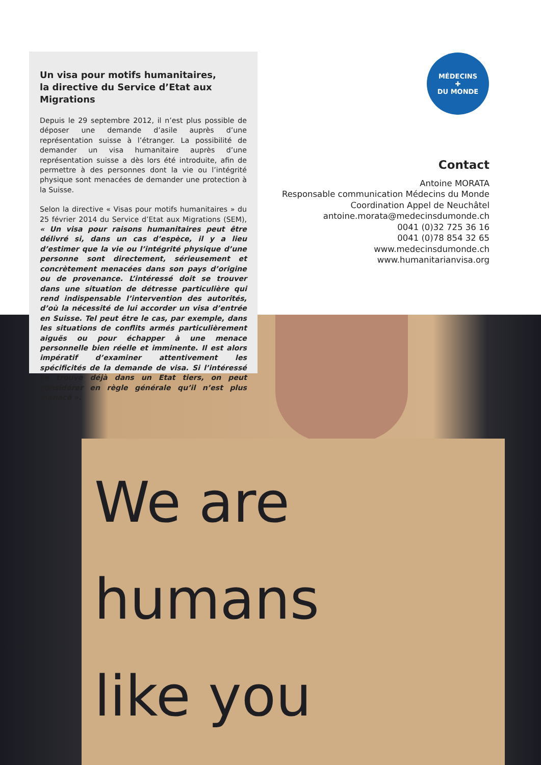We are
humans
like you
Un visa pour motifs humanitaires,
la directive du Service d’Etat aux Migrations
Depuis le 29 septembre 2012, il n’est plus possible de déposer une demande d’asile auprès d’une représentation suisse à l’étranger. La possibilité de demander un visa humanitaire auprès d’une représentation suisse a dès lors été introduite, afin de permettre à des personnes dont la vie ou l’intégrité physique sont menacées de demander une protection à la Suisse.
Selon la directive « Visas pour motifs humanitaires » du 25 février 2014 du Service d’Etat aux Migrations (SEM), « Un visa pour raisons humanitaires peut être délivré si, dans un cas d’espèce, il y a lieu d’estimer que la vie ou l’intégrité physique d’une personne sont directement, sérieusement et concrètement menacées dans son pays d’origine ou de provenance. L’intéressé doit se trouver dans une situation de détresse particulière qui rend indispensable l’intervention des autorités, d’où la nécessité de lui accorder un visa d’entrée en Suisse. Tel peut être le cas, par exemple, dans les situations de conflits armés particulièrement aiguës ou pour échapper à une menace personnelle bien réelle et imminente. Il est alors impératif d’examiner attentivement les spécificités de la demande de visa. Si l’intéressé se trouve déjà dans un Etat tiers, on peut considérer en règle générale qu’il n’est plus menacé ».
MÉDECINS
✚
DU MONDE
Contact
Antoine MORATA
Responsable communication Médecins du Monde
Coordination Appel de Neuchâtel
antoine.morata@medecinsdumonde.ch
0041 (0)32 725 36 16
0041 (0)78 854 32 65
www.medecinsdumonde.ch
www.humanitarianvisa.org